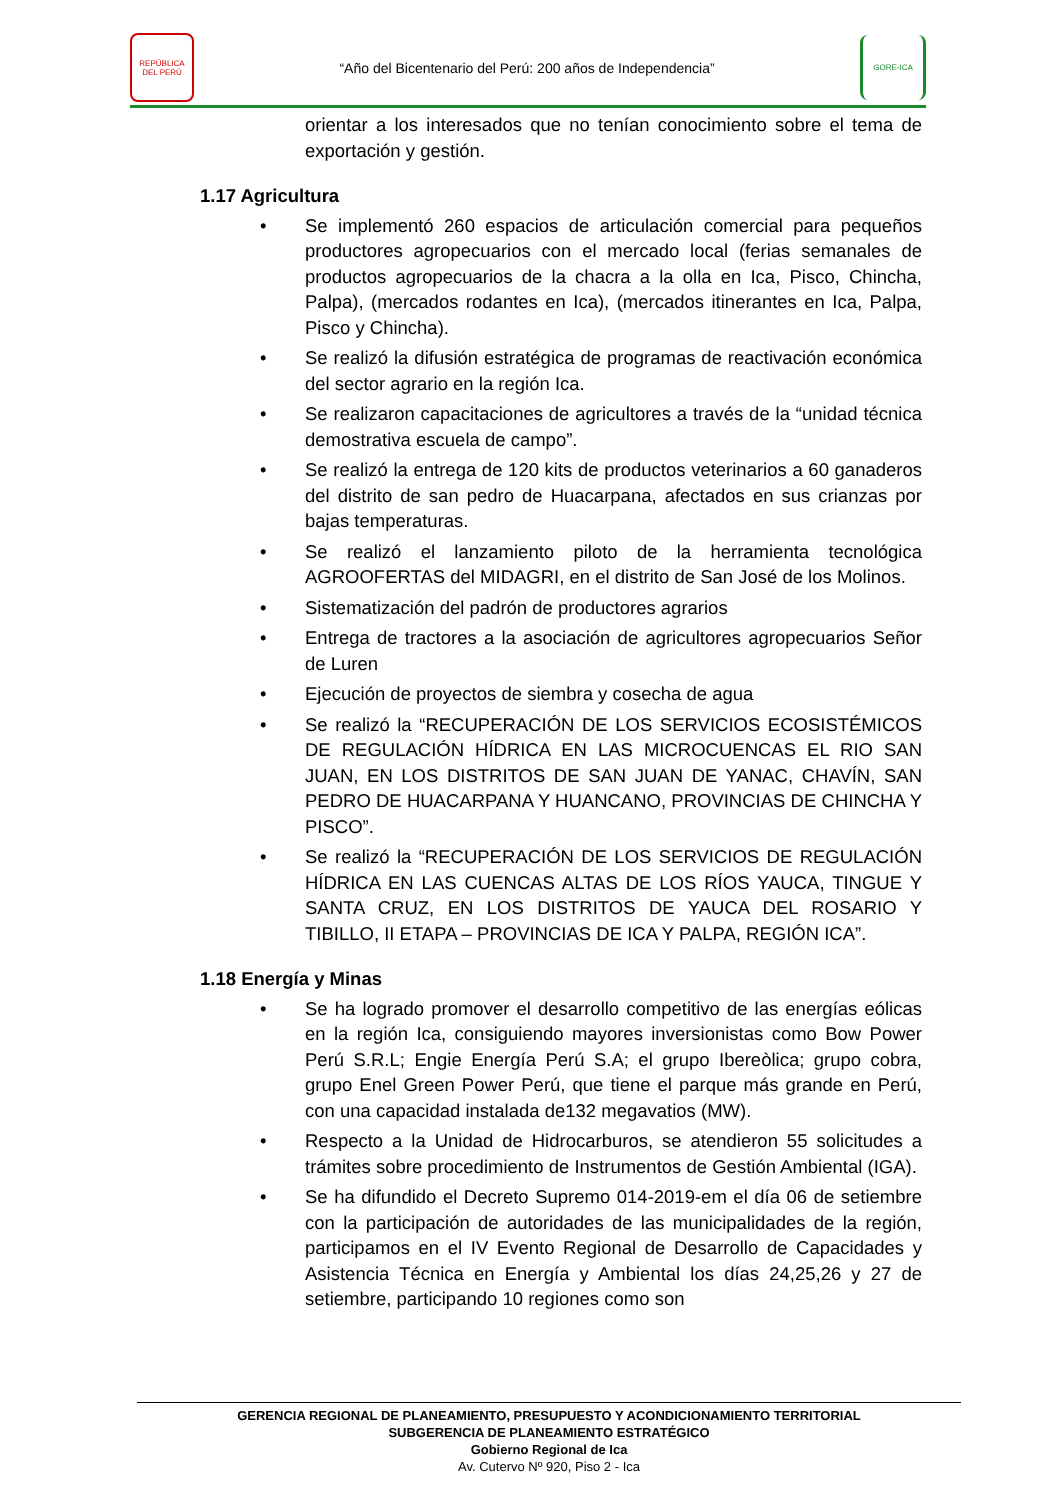REPÚBLICA DEL PERÚ
“Año del Bicentenario del Perú: 200 años de Independencia”
GORE-ICA
orientar a los interesados que no tenían conocimiento sobre el tema de exportación y gestión.
1.17 Agricultura
• Se implementó 260 espacios de articulación comercial para pequeños productores agropecuarios con el mercado local (ferias semanales de productos agropecuarios de la chacra a la olla en Ica, Pisco, Chincha, Palpa), (mercados rodantes en Ica), (mercados itinerantes en Ica, Palpa, Pisco y Chincha).
• Se realizó la difusión estratégica de programas de reactivación económica del sector agrario en la región Ica.
• Se realizaron capacitaciones de agricultores a través de la “unidad técnica demostrativa escuela de campo”.
• Se realizó la entrega de 120 kits de productos veterinarios a 60 ganaderos del distrito de san pedro de Huacarpana, afectados en sus crianzas por bajas temperaturas.
• Se realizó el lanzamiento piloto de la herramienta tecnológica AGROOFERTAS del MIDAGRI, en el distrito de San José de los Molinos.
• Sistematización del padrón de productores agrarios
• Entrega de tractores a la asociación de agricultores agropecuarios Señor de Luren
• Ejecución de proyectos de siembra y cosecha de agua
• Se realizó la “RECUPERACIÓN DE LOS SERVICIOS ECOSISTÉMICOS DE REGULACIÓN HÍDRICA EN LAS MICROCUENCAS EL RIO SAN JUAN, EN LOS DISTRITOS DE SAN JUAN DE YANAC, CHAVÍN, SAN PEDRO DE HUACARPANA Y HUANCANO, PROVINCIAS DE CHINCHA Y PISCO”.
• Se realizó la “RECUPERACIÓN DE LOS SERVICIOS DE REGULACIÓN HÍDRICA EN LAS CUENCAS ALTAS DE LOS RÍOS YAUCA, TINGUE Y SANTA CRUZ, EN LOS DISTRITOS DE YAUCA DEL ROSARIO Y TIBILLO, II ETAPA – PROVINCIAS DE ICA Y PALPA, REGIÓN ICA”.
1.18 Energía y Minas
• Se ha logrado promover el desarrollo competitivo de las energías eólicas en la región Ica, consiguiendo mayores inversionistas como Bow Power Perú S.R.L; Engie Energía Perú S.A; el grupo Ibereòlica; grupo cobra, grupo Enel Green Power Perú, que tiene el parque más grande en Perú, con una capacidad instalada de132 megavatios (MW).
• Respecto a la Unidad de Hidrocarburos, se atendieron 55 solicitudes a trámites sobre procedimiento de Instrumentos de Gestión Ambiental (IGA).
• Se ha difundido el Decreto Supremo 014-2019-em el día 06 de setiembre con la participación de autoridades de las municipalidades de la región, participamos en el IV Evento Regional de Desarrollo de Capacidades y Asistencia Técnica en Energía y Ambiental los días 24,25,26 y 27 de setiembre, participando 10 regiones como son
GERENCIA REGIONAL DE PLANEAMIENTO, PRESUPUESTO Y ACONDICIONAMIENTO TERRITORIAL
SUBGERENCIA DE PLANEAMIENTO ESTRATÉGICO
Gobierno Regional de Ica
Av. Cutervo Nº 920, Piso 2 - Ica